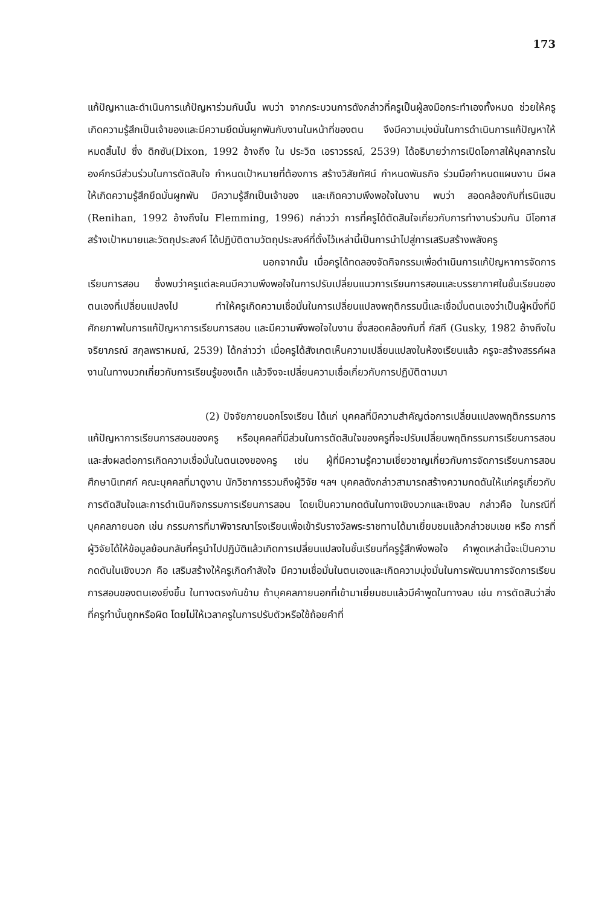173
แก้ปัญหาและดำเนินการแก้ปัญหาร่วมกันนั้น พบว่า จากกระบวนการดังกล่าวที่ครูเป็นผู้ลงมือกระทำเองทั้งหมด ช่วยให้ครูเกิดความรู้สึกเป็นเจ้าของและมีความยึดมั่นผูกพันกับงานในหน้าที่ของตน จึงมีความมุ่งมั่นในการดำเนินการแก้ปัญหาให้หมดสิ้นไป ซึ่ง ดิกซัน(Dixon, 1992 อ้างถึง ใน ประวิต เอราวรรณ์, 2539) ได้อธิบายว่าการเปิดโอกาสให้บุคลากรในองค์กรมีส่วนร่วมในการตัดสินใจ กำหนดเป้าหมายที่ต้องการ สร้างวิสัยทัศน์ กำหนดพันธกิจ ร่วมมือกำหนดแผนงาน มีผลให้เกิดความรู้สึกยึดมั่นผูกพัน มีความรู้สึกเป็นเจ้าของ และเกิดความพึงพอใจในงาน พบว่า สอดคล้องกับที่เรนิแฮน (Renihan, 1992 อ้างถึงใน Flemming, 1996) กล่าวว่า การที่ครูได้ตัดสินใจเกี่ยวกับการทำงานร่วมกัน มีโอกาสสร้างเป้าหมายและวัตถุประสงค์ ได้ปฏิบัติตามวัตถุประสงค์ที่ตั้งไว้เหล่านี้เป็นการนำไปสู่การเสริมสร้างพลังครู
นอกจากนั้น เมื่อครูได้ทดลองจัดกิจกรรมเพื่อดำเนินการแก้ปัญหาการจัดการเรียนการสอน ซึ่งพบว่าครูแต่ละคนมีความพึงพอใจในการปรับเปลี่ยนแนวการเรียนการสอนและบรรยากาศในชั้นเรียนของตนเองที่เปลี่ยนแปลงไป ทำให้ครูเกิดความเชื่อมั่นในการเปลี่ยนแปลงพฤติกรรมนี้และเชื่อมั่นตนเองว่าเป็นผู้หนึ่งที่มีศักยภาพในการแก้ปัญหาการเรียนการสอน และมีความพึงพอใจในงาน ซึ่งสอดคล้องกับที่ กัสกี (Gusky, 1982 อ้างถึงใน จริยาภรณ์ สกุลพราหมณ์, 2539) ได้กล่าวว่า เมื่อครูได้สังเกตเห็นความเปลี่ยนแปลงในห้องเรียนแล้ว ครูจะสร้างสรรค์ผลงานในทางบวกเกี่ยวกับการเรียนรู้ของเด็ก แล้วจึงจะเปลี่ยนความเชื่อเกี่ยวกับการปฏิบัติตามมา
(2) ปัจจัยภายนอกโรงเรียน ได้แก่ บุคคลที่มีความสำคัญต่อการเปลี่ยนแปลงพฤติกรรมการแก้ปัญหาการเรียนการสอนของครู หรือบุคคลที่มีส่วนในการตัดสินใจของครูที่จะปรับเปลี่ยนพฤติกรรมการเรียนการสอน และส่งผลต่อการเกิดความเชื่อมั่นในตนเองของครู เช่น ผู้ที่มีความรู้ความเชี่ยวชาญเกี่ยวกับการจัดการเรียนการสอน ศึกษานิเทศก์ คณะบุคคลที่มาดูงาน นักวิชาการรวมถึงผู้วิจัย ฯลฯ บุคคลดังกล่าวสามารถสร้างความกดดันให้แก่ครูเกี่ยวกับการตัดสินใจและการดำเนินกิจกรรมการเรียนการสอน โดยเป็นความกดดันในทางเชิงบวกและเชิงลบ กล่าวคือ ในกรณีที่บุคคลภายนอก เช่น กรรมการที่มาพิจารณาโรงเรียนเพื่อเข้ารับรางวัลพระราชทานได้มาเยี่ยมชมแล้วกล่าวชมเชย หรือ การที่ผู้วิจัยได้ให้ข้อมูลย้อนกลับที่ครูนำไปปฏิบัติแล้วเกิดการเปลี่ยนแปลงในชั้นเรียนที่ครูรู้สึกพึงพอใจ คำพูดเหล่านี้จะเป็นความกดดันในเชิงบวก คือ เสริมสร้างให้ครูเกิดกำลังใจ มีความเชื่อมั่นในตนเองและเกิดความมุ่งมั่นในการพัฒนาการจัดการเรียนการสอนของตนเองยิ่งขึ้น ในทางตรงกันข้าม ถ้าบุคคลภายนอกที่เข้ามาเยี่ยมชมแล้วมีคำพูดในทางลบ เช่น การตัดสินว่าสิ่งที่ครูทำนั้นถูกหรือผิด โดยไม่ให้เวลาครูในการปรับตัวหรือใช้ถ้อยคำที่